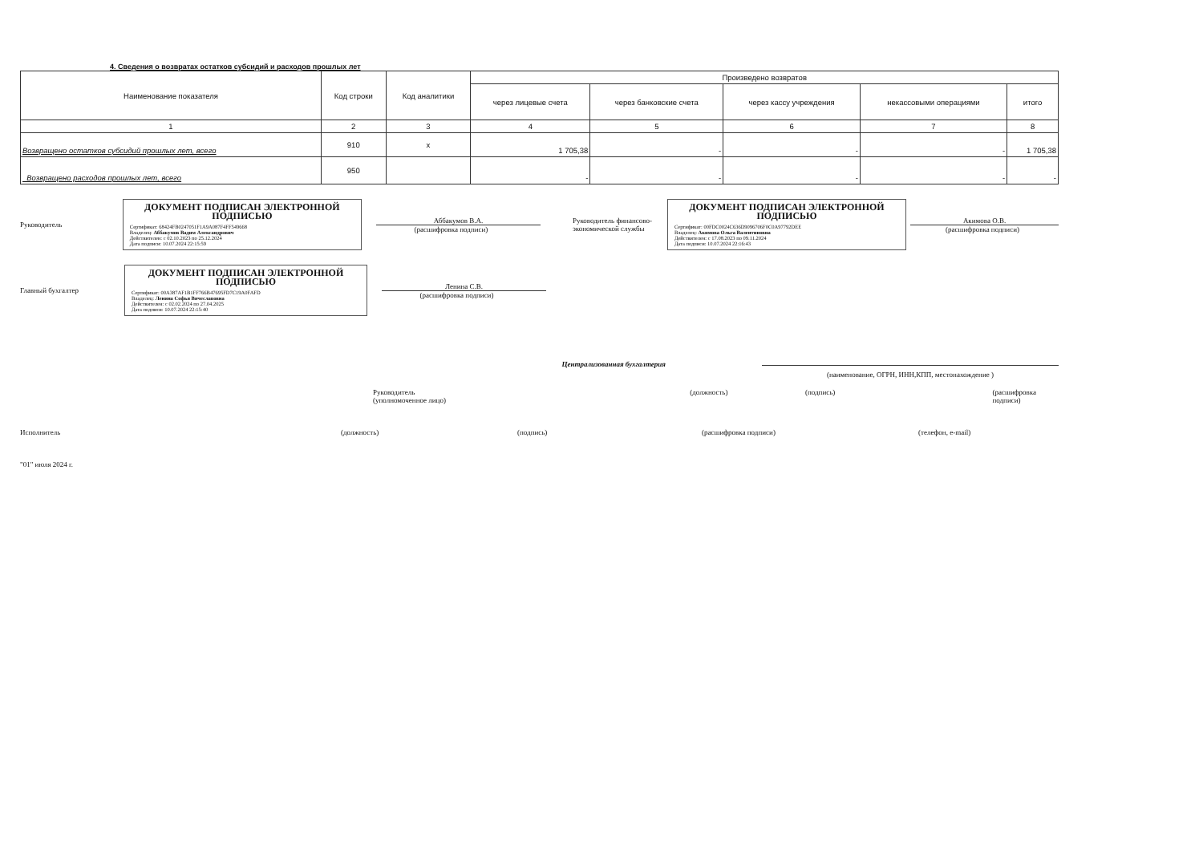4. Сведения о возвратах остатков субсидий и расходов прошлых лет
| Наименование показателя | Код строки | Код аналитики | Произведено возвратов | | | | |
| --- | --- | --- | --- | --- | --- | --- | --- |
| | | | через лицевые счета | через банковские счета | через кассу учреждения | некассовыми операциями | итого |
| 1 | 2 | 3 | 4 | 5 | 6 | 7 | 8 |
| Возвращено остатков субсидий прошлых лет, всего | 910 | x | 1 705,38 | - | - | - | 1 705,38 |
| Возвращено расходов прошлых лет, всего | 950 | | - | - | - | - | - |
Руководитель
ДОКУМЕНТ ПОДПИСАН ЭЛЕКТРОННОЙ ПОДПИСЬЮ
Сертификат: 68424FB0247051F1A9A087F4FF549668
Владелец: Аббакумов Вадим Александрович
Действителен: с 02.10.2023 по 25.12.2024
Дата подписи: 10.07.2024 22:15:59
Аббакумов В.А.
(расшифровка подписи)
Руководитель финансово-экономической службы
ДОКУМЕНТ ПОДПИСАН ЭЛЕКТРОННОЙ ПОДПИСЬЮ
Сертификат: 00FDC0024C636D9096706F0C0A97792DEE
Владелец: Акимова Ольга Валентиновна
Действителен: с 17.08.2023 по 09.11.2024
Дата подписи: 10.07.2024 22:16:43
Акимова О.В.
(расшифровка подписи)
Главный бухгалтер
ДОКУМЕНТ ПОДПИСАН ЭЛЕКТРОННОЙ ПОДПИСЬЮ
Сертификат: 00A387AF1B1FF766B47695FD7C19A0FAFD
Владелец: Ленина Софья Вячеславовна
Действителен: с 02.02.2024 по 27.04.2025
Дата подписи: 10.07.2024 22:15:40
Ленина С.В.
(расшифровка подписи)
Централизованная бухгалтерия
(наименование, ОГРН, ИНН,КПП, местонахождение )
Руководитель
(уполномоченное лицо)
(должность) (подпись) (расшифровка подписи)
Исполнитель (должность) (подпись) (расшифровка подписи) (телефон, e-mail)
"01" июля 2024 г.